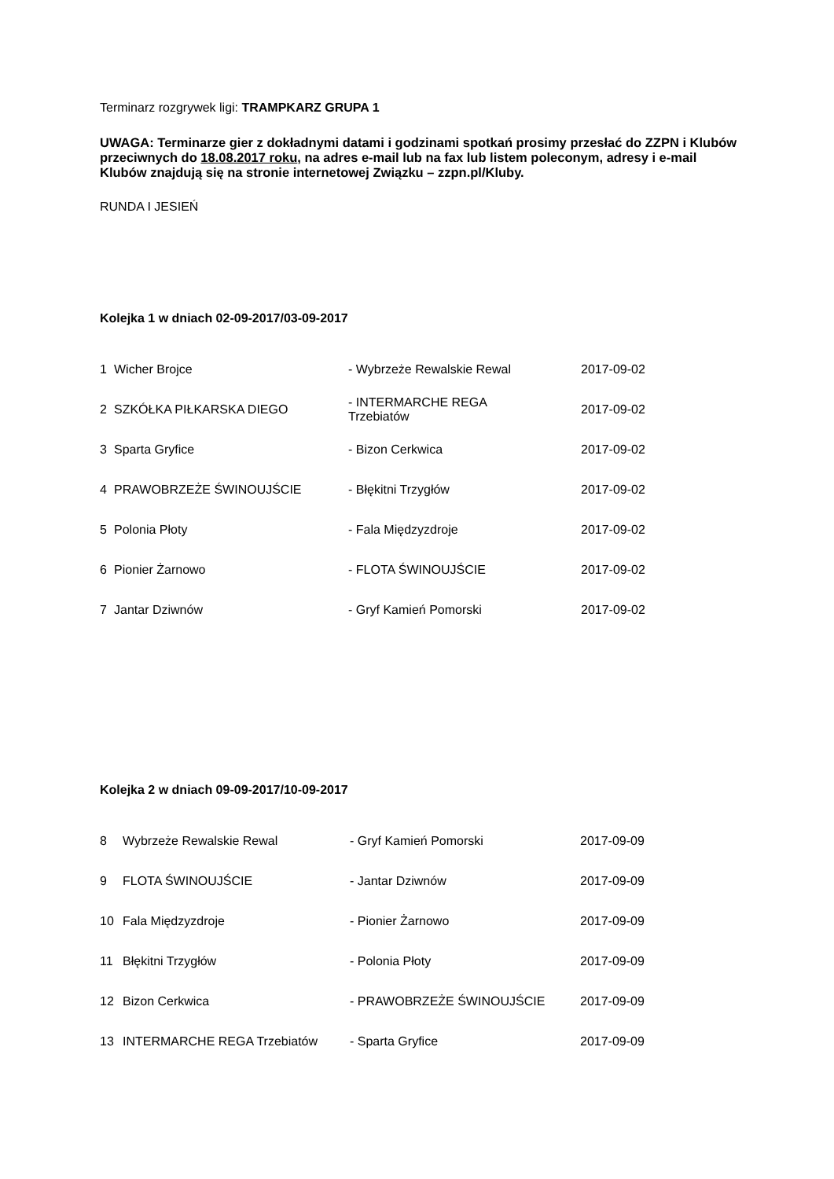Terminarz rozgrywek ligi: TRAMPKARZ GRUPA 1
UWAGA: Terminarze gier z dokładnymi datami i godzinami spotkań prosimy przesłać do ZZPN i Klubów przeciwnych do 18.08.2017 roku, na adres e-mail lub na fax lub listem poleconym, adresy i e-mail Klubów znajdują się na stronie internetowej Związku – zzpn.pl/Kluby.
RUNDA I JESIEŃ
Kolejka 1 w dniach 02-09-2017/03-09-2017
| 1 | Wicher Brojce | - Wybrzeże Rewalskie Rewal | 2017-09-02 |
| 2 | SZKÓŁKA PIŁKARSKA DIEGO | - INTERMARCHE REGA Trzebiatów | 2017-09-02 |
| 3 | Sparta Gryfice | - Bizon Cerkwica | 2017-09-02 |
| 4 | PRAWOBRZEŻE ŚWINOUJŚCIE | - Błękitni Trzygłów | 2017-09-02 |
| 5 | Polonia Płoty | - Fala Międzyzdroje | 2017-09-02 |
| 6 | Pionier Żarnowo | - FLOTA ŚWINOUJŚCIE | 2017-09-02 |
| 7 | Jantar Dziwnów | - Gryf Kamień Pomorski | 2017-09-02 |
Kolejka 2 w dniach 09-09-2017/10-09-2017
| 8 | Wybrzeże Rewalskie Rewal | - Gryf Kamień Pomorski | 2017-09-09 |
| 9 | FLOTA ŚWINOUJŚCIE | - Jantar Dziwnów | 2017-09-09 |
| 10 | Fala Międzyzdroje | - Pionier Żarnowo | 2017-09-09 |
| 11 | Błękitni Trzygłów | - Polonia Płoty | 2017-09-09 |
| 12 | Bizon Cerkwica | - PRAWOBRZEŻE ŚWINOUJŚCIE | 2017-09-09 |
| 13 | INTERMARCHE REGA Trzebiatów | - Sparta Gryfice | 2017-09-09 |